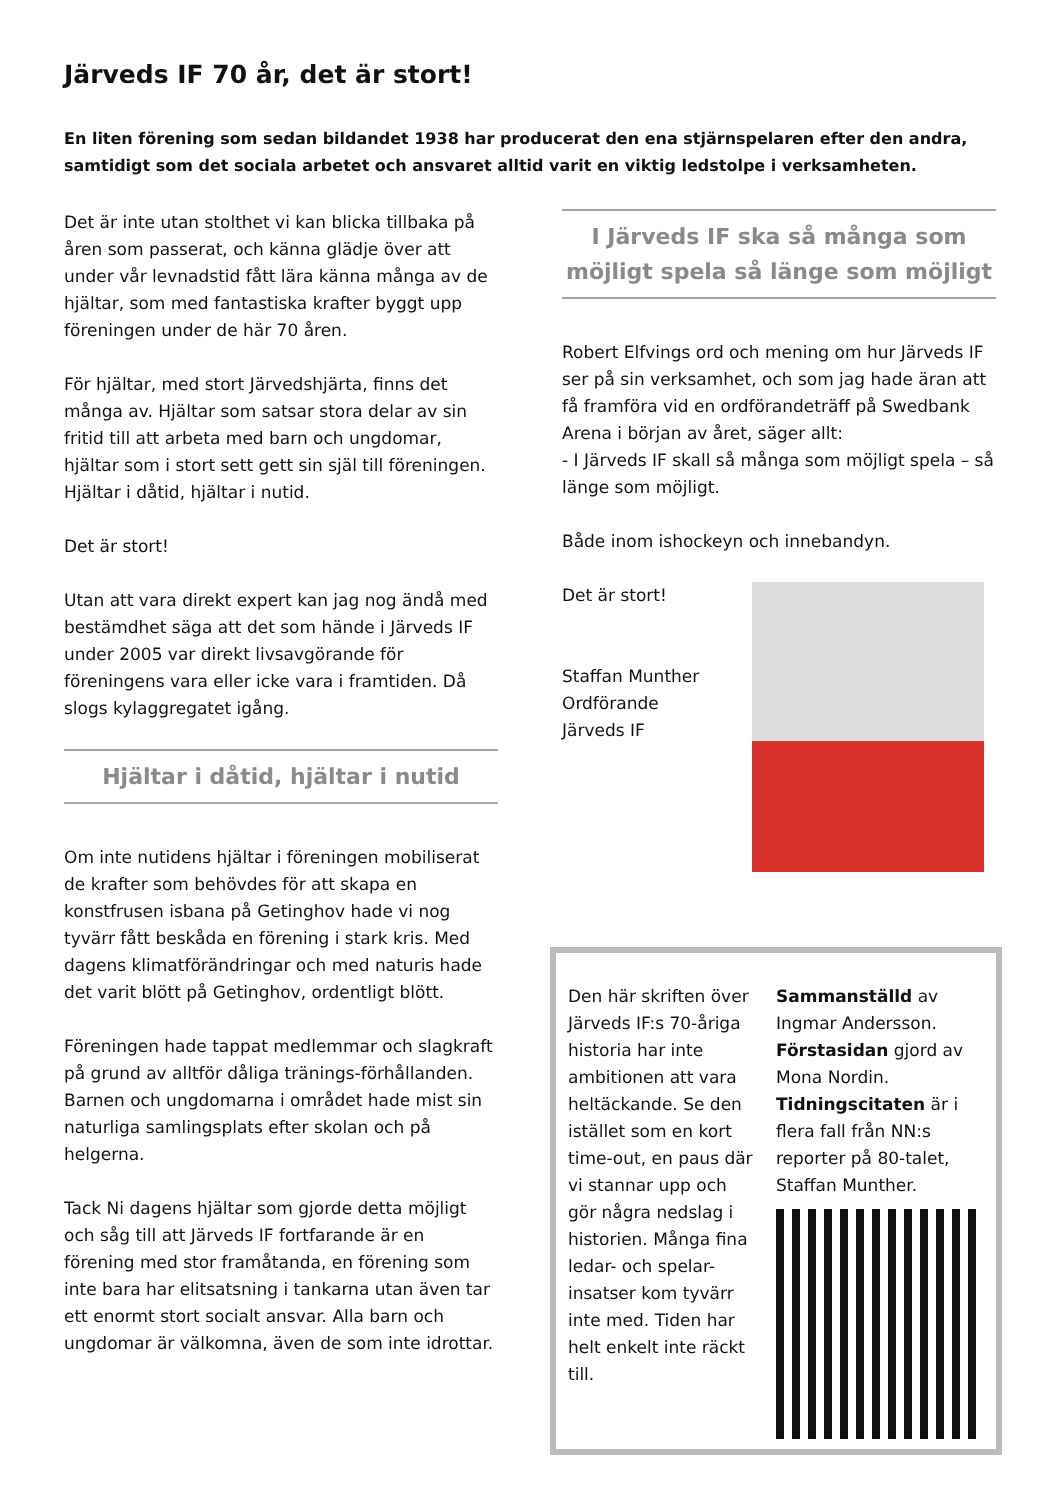Järveds IF 70 år, det är stort!
En liten förening som sedan bildandet 1938 har producerat den ena stjärnspelaren efter den andra, samtidigt som det sociala arbetet och ansvaret alltid varit en viktig ledstolpe i verksamheten.
Det är inte utan stolthet vi kan blicka tillbaka på åren som passerat, och känna glädje över att under vår levnadstid fått lära känna många av de hjältar, som med fantastiska krafter byggt upp föreningen under de här 70 åren.
För hjältar, med stort Järvedshjärta, finns det många av. Hjältar som satsar stora delar av sin fritid till att arbeta med barn och ungdomar, hjältar som i stort sett gett sin själ till föreningen. Hjältar i dåtid, hjältar i nutid.
Det är stort!
Utan att vara direkt expert kan jag nog ändå med bestämdhet säga att det som hände i Järveds IF under 2005 var direkt livsavgörande för föreningens vara eller icke vara i framtiden. Då slogs kylaggregatet igång.
Hjältar i dåtid, hjältar i nutid
Om inte nutidens hjältar i föreningen mobiliserat de krafter som behövdes för att skapa en konstfrusen isbana på Getinghov hade vi nog tyvärr fått beskåda en förening i stark kris. Med dagens klimatförändringar och med naturis hade det varit blött på Getinghov, ordentligt blött.
Föreningen hade tappat medlemmar och slagkraft på grund av alltför dåliga tränings-förhållanden. Barnen och ungdomarna i området hade mist sin naturliga samlingsplats efter skolan och på helgerna.
Tack Ni dagens hjältar som gjorde detta möjligt och såg till att Järveds IF fortfarande är en förening med stor framåtanda, en förening som inte bara har elitsatsning i tankarna utan även tar ett enormt stort socialt ansvar. Alla barn och ungdomar är välkomna, även de som inte idrottar.
I Järveds IF ska så många som möjligt spela så länge som möjligt
Robert Elfvings ord och mening om hur Järveds IF ser på sin verksamhet, och som jag hade äran att få framföra vid en ordförandeträff på Swedbank Arena i början av året, säger allt:
- I Järveds IF skall så många som möjligt spela – så länge som möjligt.
Både inom ishockeyn och innebandyn.
Det är stort!
Staffan Munther
Ordförande
Järveds IF
Den här skriften över Järveds IF:s 70-åriga historia har inte ambitionen att vara heltäckande. Se den istället som en kort time-out, en paus där vi stannar upp och gör några nedslag i historien. Många fina ledar- och spelar-insatser kom tyvärr inte med. Tiden har helt enkelt inte räckt till.
Sammanställd av Ingmar Andersson. Förstasidan gjord av Mona Nordin. Tidningscitaten är i flera fall från NN:s reporter på 80-talet, Staffan Munther.